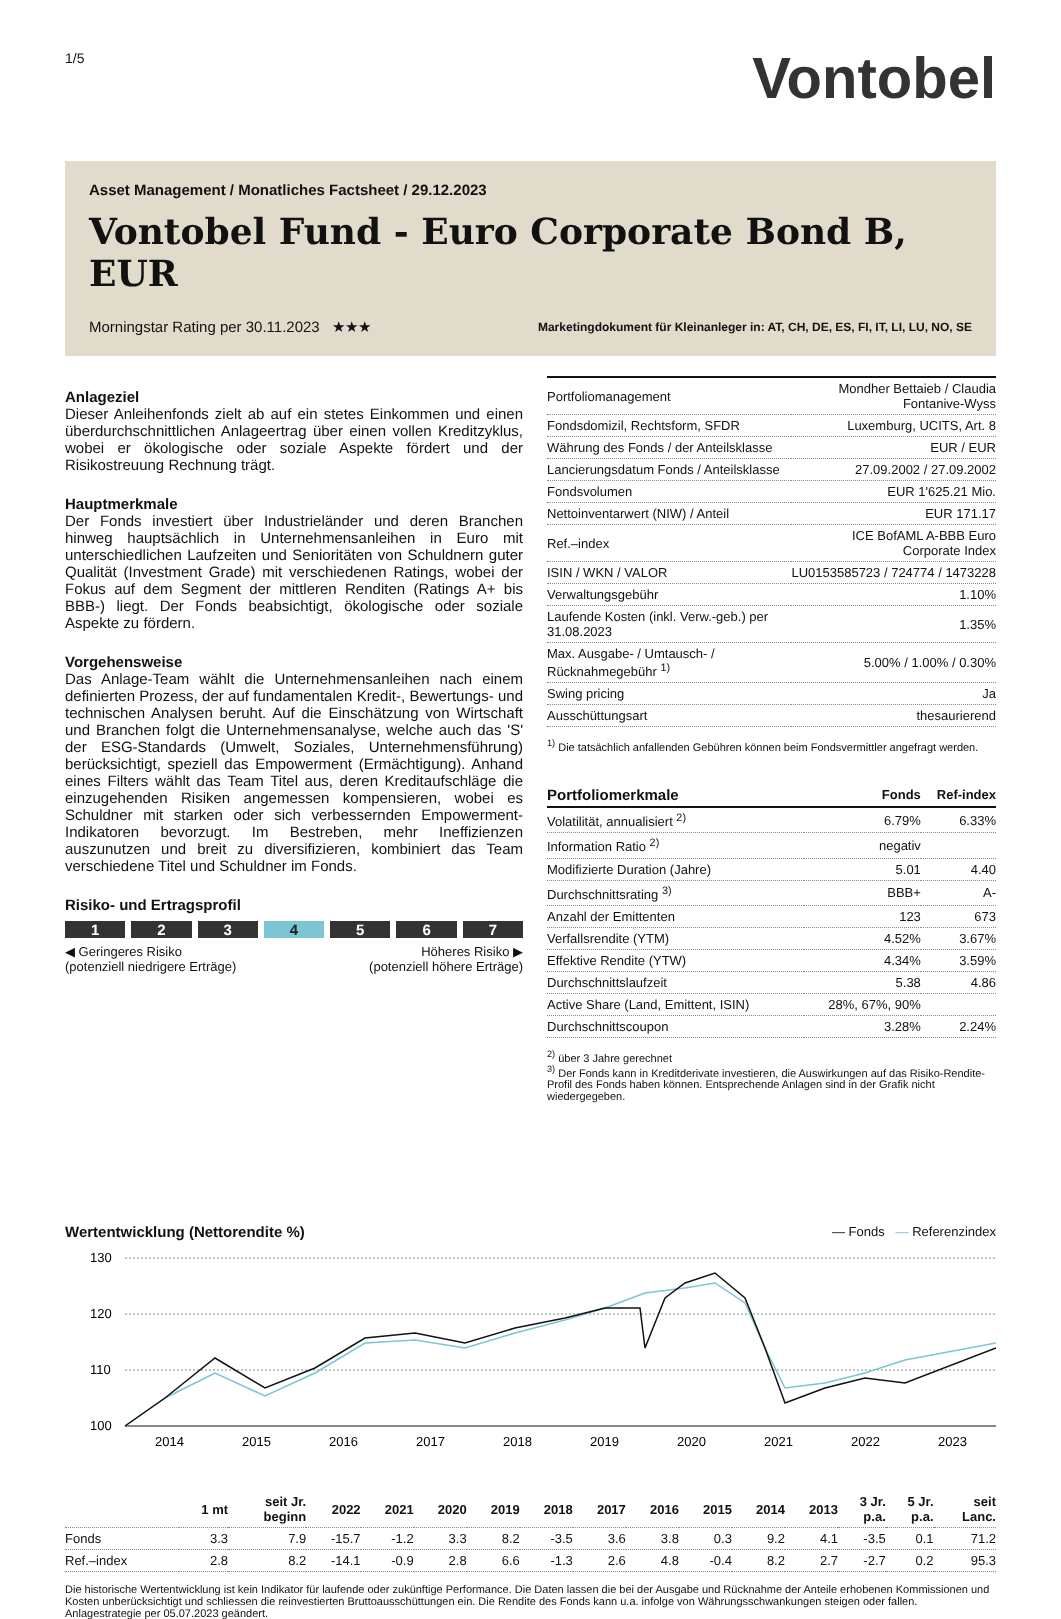1/5
Vontobel
Asset Management / Monatliches Factsheet / 29.12.2023
Vontobel Fund - Euro Corporate Bond B, EUR
Morningstar Rating per 30.11.2023 ★★★ Marketingdokument für Kleinanleger in: AT, CH, DE, ES, FI, IT, LI, LU, NO, SE
Anlageziel
Dieser Anleihenfonds zielt ab auf ein stetes Einkommen und einen überdurchschnittlichen Anlageertrag über einen vollen Kreditzyklus, wobei er ökologische oder soziale Aspekte fördert und der Risikostreuung Rechnung trägt.
Hauptmerkmale
Der Fonds investiert über Industrieländer und deren Branchen hinweg hauptsächlich in Unternehmensanleihen in Euro mit unterschiedlichen Laufzeiten und Senioritäten von Schuldnern guter Qualität (Investment Grade) mit verschiedenen Ratings, wobei der Fokus auf dem Segment der mittleren Renditen (Ratings A+ bis BBB-) liegt. Der Fonds beabsichtigt, ökologische oder soziale Aspekte zu fördern.
Vorgehensweise
Das Anlage-Team wählt die Unternehmensanleihen nach einem definierten Prozess, der auf fundamentalen Kredit-, Bewertungs- und technischen Analysen beruht. Auf die Einschätzung von Wirtschaft und Branchen folgt die Unternehmensanalyse, welche auch das 'S' der ESG-Standards (Umwelt, Soziales, Unternehmensführung) berücksichtigt, speziell das Empowerment (Ermächtigung). Anhand eines Filters wählt das Team Titel aus, deren Kreditaufschläge die einzugehenden Risiken angemessen kompensieren, wobei es Schuldner mit starken oder sich verbessernden Empowerment-Indikatoren bevorzugt. Im Bestreben, mehr Ineffizienzen auszunutzen und breit zu diversifizieren, kombiniert das Team verschiedene Titel und Schuldner im Fonds.
Risiko- und Ertragsprofil
1 2 3 4 5 6 7
◀ Geringeres Risiko
(potenziell niedrigere Erträge) Höheres Risiko ▶
(potenziell höhere Erträge)
| Portfoliomanagement | Mondher Bettaieb / Claudia Fontanive-Wyss |
| Fondsdomizil, Rechtsform, SFDR | Luxemburg, UCITS, Art. 8 |
| Währung des Fonds / der Anteilsklasse | EUR / EUR |
| Lancierungsdatum Fonds / Anteilsklasse | 27.09.2002 / 27.09.2002 |
| Fondsvolumen | EUR 1'625.21 Mio. |
| Nettoinventarwert (NIW) / Anteil | EUR 171.17 |
| Ref.–index | ICE BofAML A-BBB Euro Corporate Index |
| ISIN / WKN / VALOR | LU0153585723 / 724774 / 1473228 |
| Verwaltungsgebühr | 1.10% |
| Laufende Kosten (inkl. Verw.-geb.) per 31.08.2023 | 1.35% |
| Max. Ausgabe- / Umtausch- / Rücknahmegebühr <sup>1)</sup> | 5.00% / 1.00% / 0.30% |
| Swing pricing | Ja |
| Ausschüttungsart | thesaurierend |
<sup>1)</sup> Die tatsächlich anfallenden Gebühren können beim Fondsvermittler angefragt werden.
| Portfoliomerkmale | Fonds | Ref-index |
| --- | --- | --- |
| Volatilität, annualisiert <sup>2)</sup> | 6.79% | 6.33% |
| Information Ratio <sup>2)</sup> | negativ | |
| Modifizierte Duration (Jahre) | 5.01 | 4.40 |
| Durchschnittsrating <sup>3)</sup> | BBB+ | A- |
| Anzahl der Emittenten | 123 | 673 |
| Verfallsrendite (YTM) | 4.52% | 3.67% |
| Effektive Rendite (YTW) | 4.34% | 3.59% |
| Durchschnittslaufzeit | 5.38 | 4.86 |
| Active Share (Land, Emittent, ISIN) | 28%, 67%, 90% | |
| Durchschnittscoupon | 3.28% | 2.24% |
<sup>2)</sup> über 3 Jahre gerechnet
<sup>3)</sup> Der Fonds kann in Kreditderivate investieren, die Auswirkungen auf das Risiko-Rendite-Profil des Fonds haben können. Entsprechende Anlagen sind in der Grafik nicht wiedergegeben.
Wertentwicklung (Nettorendite %) — Fonds — Referenzindex
130
120
110
100
2014
2015
2016
2017
2018
2019
2020
2021
2022
2023
| | 1 mt | seit Jr. beginn | 2022 | 2021 | 2020 | 2019 | 2018 | 2017 | 2016 | 2015 | 2014 | 2013 | 3 Jr. p.a. | 5 Jr. p.a. | seit Lanc. |
| --- | --- | --- | --- | --- | --- | --- | --- | --- | --- | --- | --- | --- | --- | --- | --- |
| Fonds | 3.3 | 7.9 | -15.7 | -1.2 | 3.3 | 8.2 | -3.5 | 3.6 | 3.8 | 0.3 | 9.2 | 4.1 | -3.5 | 0.1 | 71.2 |
| Ref.–index | 2.8 | 8.2 | -14.1 | -0.9 | 2.8 | 6.6 | -1.3 | 2.6 | 4.8 | -0.4 | 8.2 | 2.7 | -2.7 | 0.2 | 95.3 |
Die historische Wertentwicklung ist kein Indikator für laufende oder zukünftige Performance. Die Daten lassen die bei der Ausgabe und Rücknahme der Anteile erhobenen Kommissionen und Kosten unberücksichtigt und schliessen die reinvestierten Bruttoausschüttungen ein. Die Rendite des Fonds kann u.a. infolge von Währungsschwankungen steigen oder fallen. Anlagestrategie per 05.07.2023 geändert.